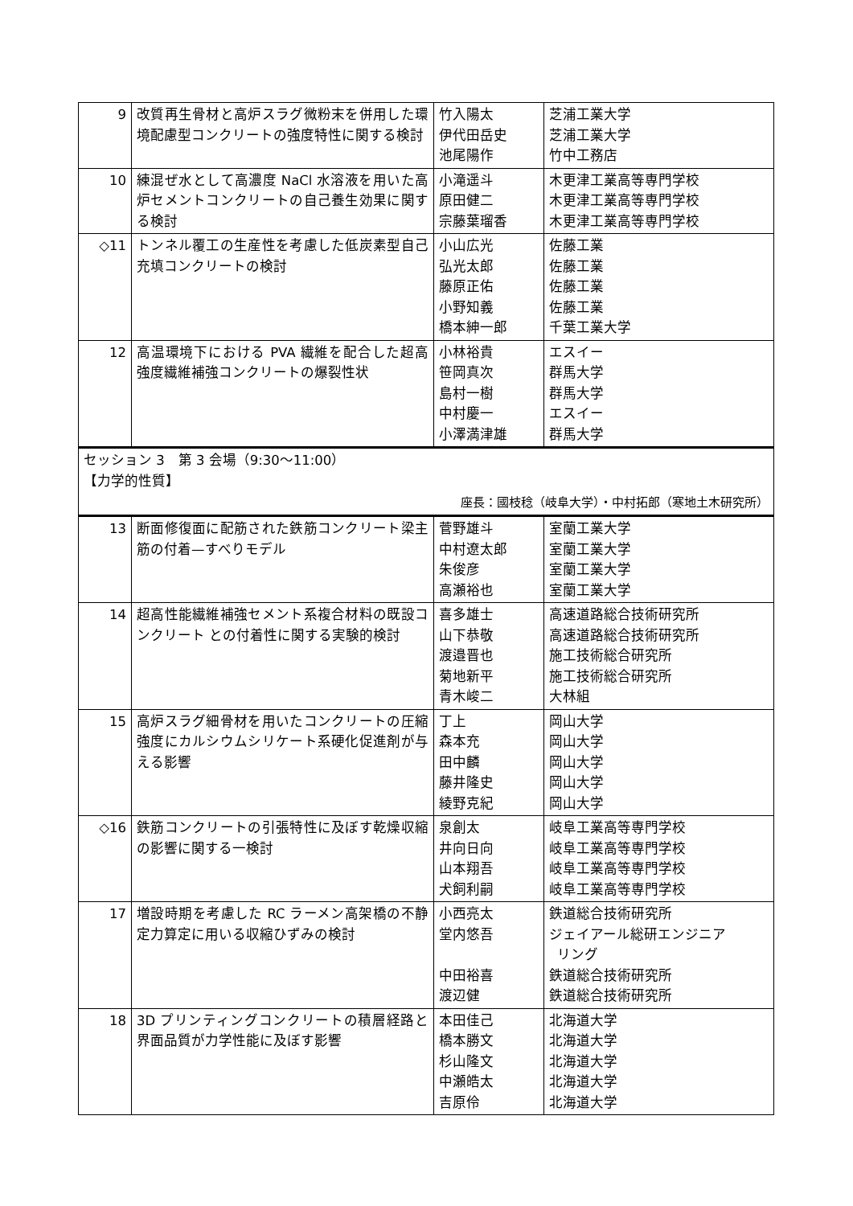| 9 | 改質再生骨材と高炉スラグ微粉末を併用した環境配慮型コンクリートの強度特性に関する検討 | 竹入陽太 伊代田岳史 池尾陽作 | 芝浦工業大学 芝浦工業大学 竹中工務店 |
| 10 | 練混ぜ水として高濃度 NaCl 水溶液を用いた高炉セメントコンクリートの自己養生効果に関する検討 | 小滝遥斗 原田健二 宗藤葉瑠香 | 木更津工業高等専門学校 木更津工業高等専門学校 木更津工業高等専門学校 |
| ◇11 | トンネル覆工の生産性を考慮した低炭素型自己充填コンクリートの検討 | 小山広光 弘光太郎 藤原正佑 小野知義 橋本紳一郎 | 佐藤工業 佐藤工業 佐藤工業 佐藤工業 千葉工業大学 |
| 12 | 高温環境下における PVA 繊維を配合した超高強度繊維補強コンクリートの爆裂性状 | 小林裕貴 笹岡真次 島村一樹 中村慶一 小澤満津雄 | エスイー 群馬大学 群馬大学 エスイー 群馬大学 |
| セッション 3 第 3 会場（9:30〜11:00） 【力学的性質】 座長：國枝稔（岐阜大学）・中村拓郎（寒地土木研究所） | | | |
| 13 | 断面修復面に配筋された鉄筋コンクリート梁主筋の付着—すべりモデル | 菅野雄斗 中村遼太郎 朱俊彦 高瀬裕也 | 室蘭工業大学 室蘭工業大学 室蘭工業大学 室蘭工業大学 |
| 14 | 超高性能繊維補強セメント系複合材料の既設コンクリート との付着性に関する実験的検討 | 喜多雄士 山下恭敬 渡邉晋也 菊地新平 青木峻二 | 高速道路総合技術研究所 高速道路総合技術研究所 施工技術総合研究所 施工技術総合研究所 大林組 |
| 15 | 高炉スラグ細骨材を用いたコンクリートの圧縮強度にカルシウムシリケート系硬化促進剤が与える影響 | 丁上 森本充 田中麟 藤井隆史 綾野克紀 | 岡山大学 岡山大学 岡山大学 岡山大学 岡山大学 |
| ◇16 | 鉄筋コンクリートの引張特性に及ぼす乾燥収縮の影響に関する一検討 | 泉創太 井向日向 山本翔吾 犬飼利嗣 | 岐阜工業高等専門学校 岐阜工業高等専門学校 岐阜工業高等専門学校 岐阜工業高等専門学校 |
| 17 | 増設時期を考慮した RC ラーメン高架橋の不静定力算定に用いる収縮ひずみの検討 | 小西亮太 堂内悠吾 中田裕喜 渡辺健 | 鉄道総合技術研究所 ジェイアール総研エンジニア リング 鉄道総合技術研究所 鉄道総合技術研究所 |
| 18 | 3D プリンティングコンクリートの積層経路と界面品質が力学性能に及ぼす影響 | 本田佳己 橋本勝文 杉山隆文 中瀬皓太 吉原伶 | 北海道大学 北海道大学 北海道大学 北海道大学 北海道大学 |